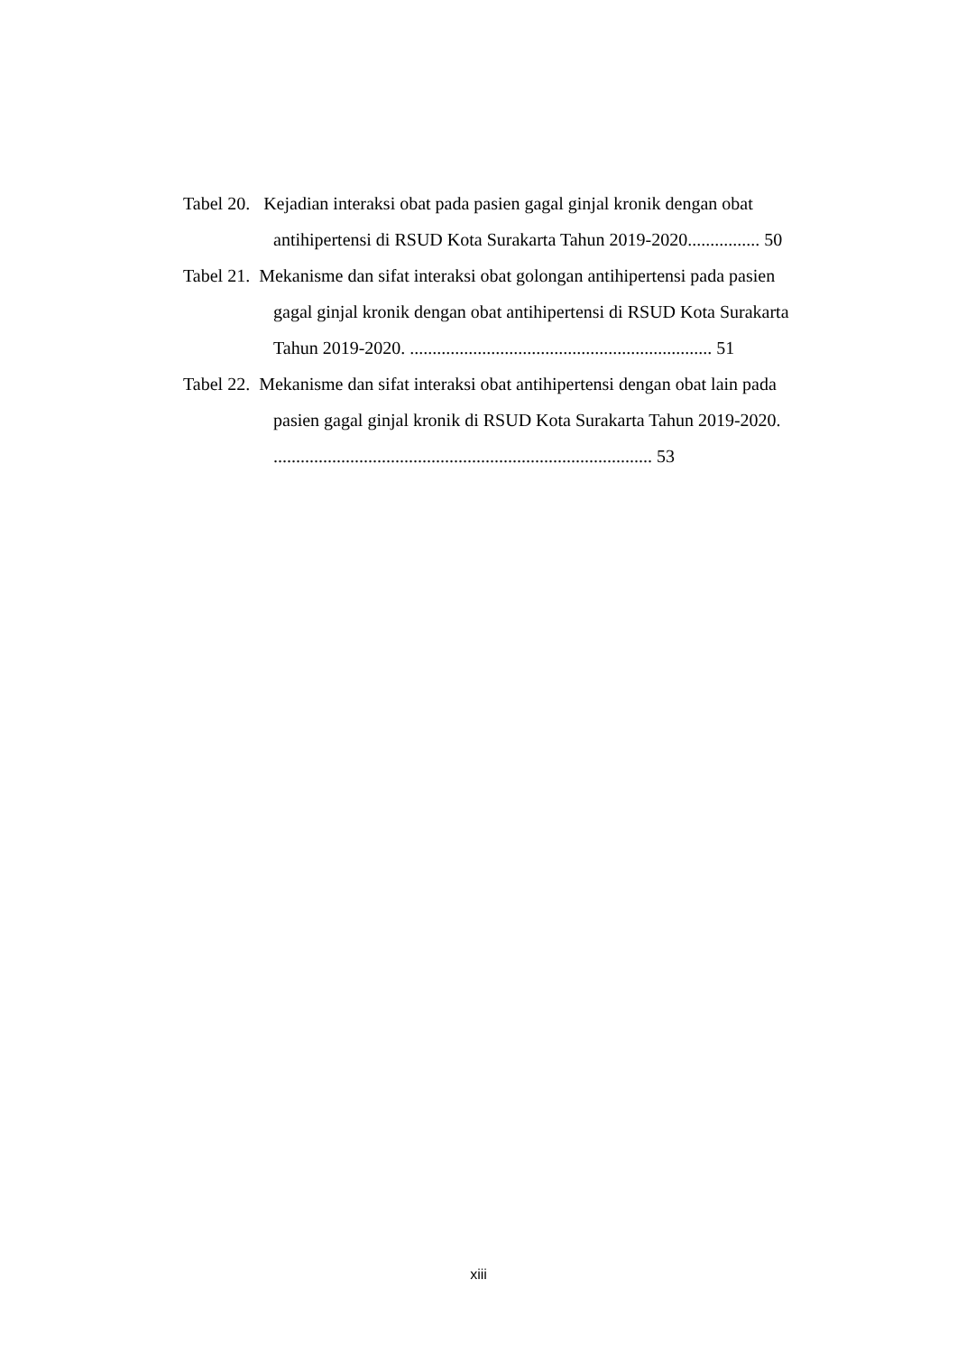Tabel 20. Kejadian interaksi obat pada pasien gagal ginjal kronik dengan obat
antihipertensi di RSUD Kota Surakarta Tahun 2019-2020................ 50
Tabel 21. Mekanisme dan sifat interaksi obat golongan antihipertensi pada pasien
gagal ginjal kronik dengan obat antihipertensi di RSUD Kota Surakarta
Tahun 2019-2020. ................................................................... 51
Tabel 22. Mekanisme dan sifat interaksi obat antihipertensi dengan obat lain pada
pasien gagal ginjal kronik di RSUD Kota Surakarta Tahun 2019-2020.
.................................................................................... 53
xiii